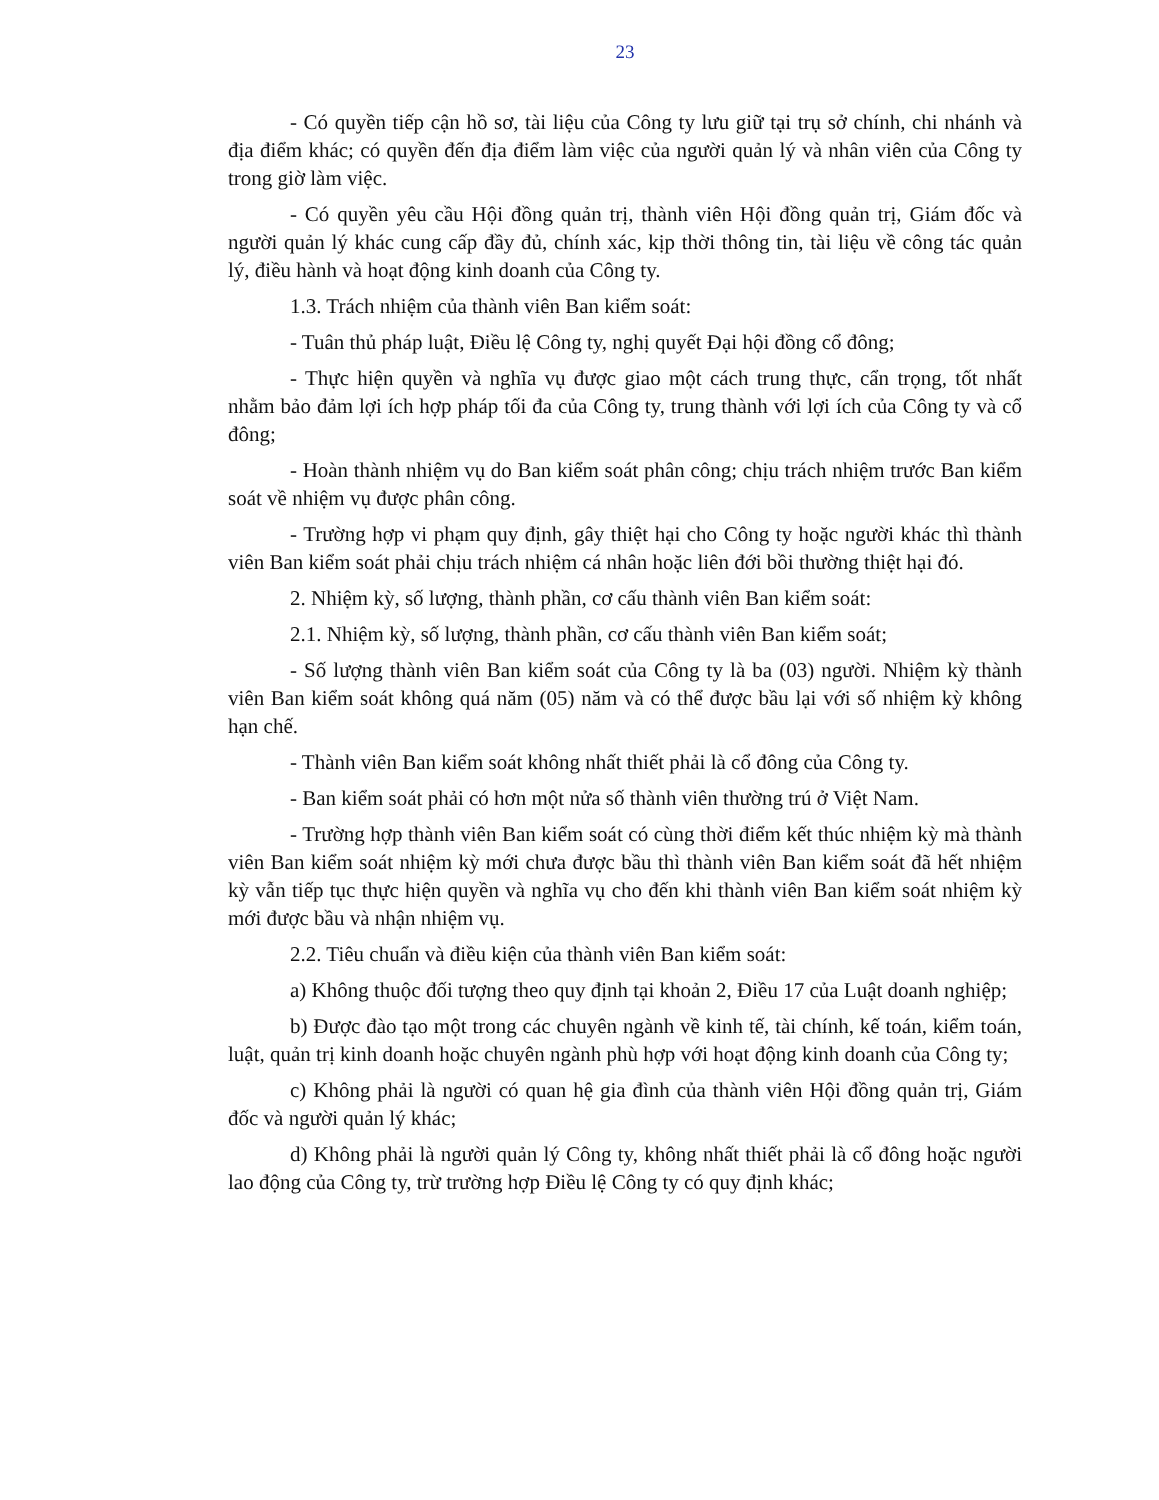23
- Có quyền tiếp cận hồ sơ, tài liệu của Công ty lưu giữ tại trụ sở chính, chi nhánh và địa điểm khác; có quyền đến địa điểm làm việc của người quản lý và nhân viên của Công ty trong giờ làm việc.
- Có quyền yêu cầu Hội đồng quản trị, thành viên Hội đồng quản trị, Giám đốc và người quản lý khác cung cấp đầy đủ, chính xác, kịp thời thông tin, tài liệu về công tác quản lý, điều hành và hoạt động kinh doanh của Công ty.
1.3. Trách nhiệm của thành viên Ban kiểm soát:
- Tuân thủ pháp luật, Điều lệ Công ty, nghị quyết Đại hội đồng cổ đông;
- Thực hiện quyền và nghĩa vụ được giao một cách trung thực, cẩn trọng, tốt nhất nhằm bảo đảm lợi ích hợp pháp tối đa của Công ty, trung thành với lợi ích của Công ty và cổ đông;
- Hoàn thành nhiệm vụ do Ban kiểm soát phân công; chịu trách nhiệm trước Ban kiểm soát về nhiệm vụ được phân công.
- Trường hợp vi phạm quy định, gây thiệt hại cho Công ty hoặc người khác thì thành viên Ban kiểm soát phải chịu trách nhiệm cá nhân hoặc liên đới bồi thường thiệt hại đó.
2. Nhiệm kỳ, số lượng, thành phần, cơ cấu thành viên Ban kiểm soát:
2.1. Nhiệm kỳ, số lượng, thành phần, cơ cấu thành viên Ban kiểm soát;
- Số lượng thành viên Ban kiểm soát của Công ty là ba (03) người. Nhiệm kỳ thành viên Ban kiểm soát không quá năm (05) năm và có thể được bầu lại với số nhiệm kỳ không hạn chế.
- Thành viên Ban kiểm soát không nhất thiết phải là cổ đông của Công ty.
- Ban kiểm soát phải có hơn một nửa số thành viên thường trú ở Việt Nam.
- Trường hợp thành viên Ban kiểm soát có cùng thời điểm kết thúc nhiệm kỳ mà thành viên Ban kiểm soát nhiệm kỳ mới chưa được bầu thì thành viên Ban kiểm soát đã hết nhiệm kỳ vẫn tiếp tục thực hiện quyền và nghĩa vụ cho đến khi thành viên Ban kiểm soát nhiệm kỳ mới được bầu và nhận nhiệm vụ.
2.2. Tiêu chuẩn và điều kiện của thành viên Ban kiểm soát:
a) Không thuộc đối tượng theo quy định tại khoản 2, Điều 17 của Luật doanh nghiệp;
b) Được đào tạo một trong các chuyên ngành về kinh tế, tài chính, kế toán, kiểm toán, luật, quản trị kinh doanh hoặc chuyên ngành phù hợp với hoạt động kinh doanh của Công ty;
c) Không phải là người có quan hệ gia đình của thành viên Hội đồng quản trị, Giám đốc và người quản lý khác;
d) Không phải là người quản lý Công ty, không nhất thiết phải là cổ đông hoặc người lao động của Công ty, trừ trường hợp Điều lệ Công ty có quy định khác;